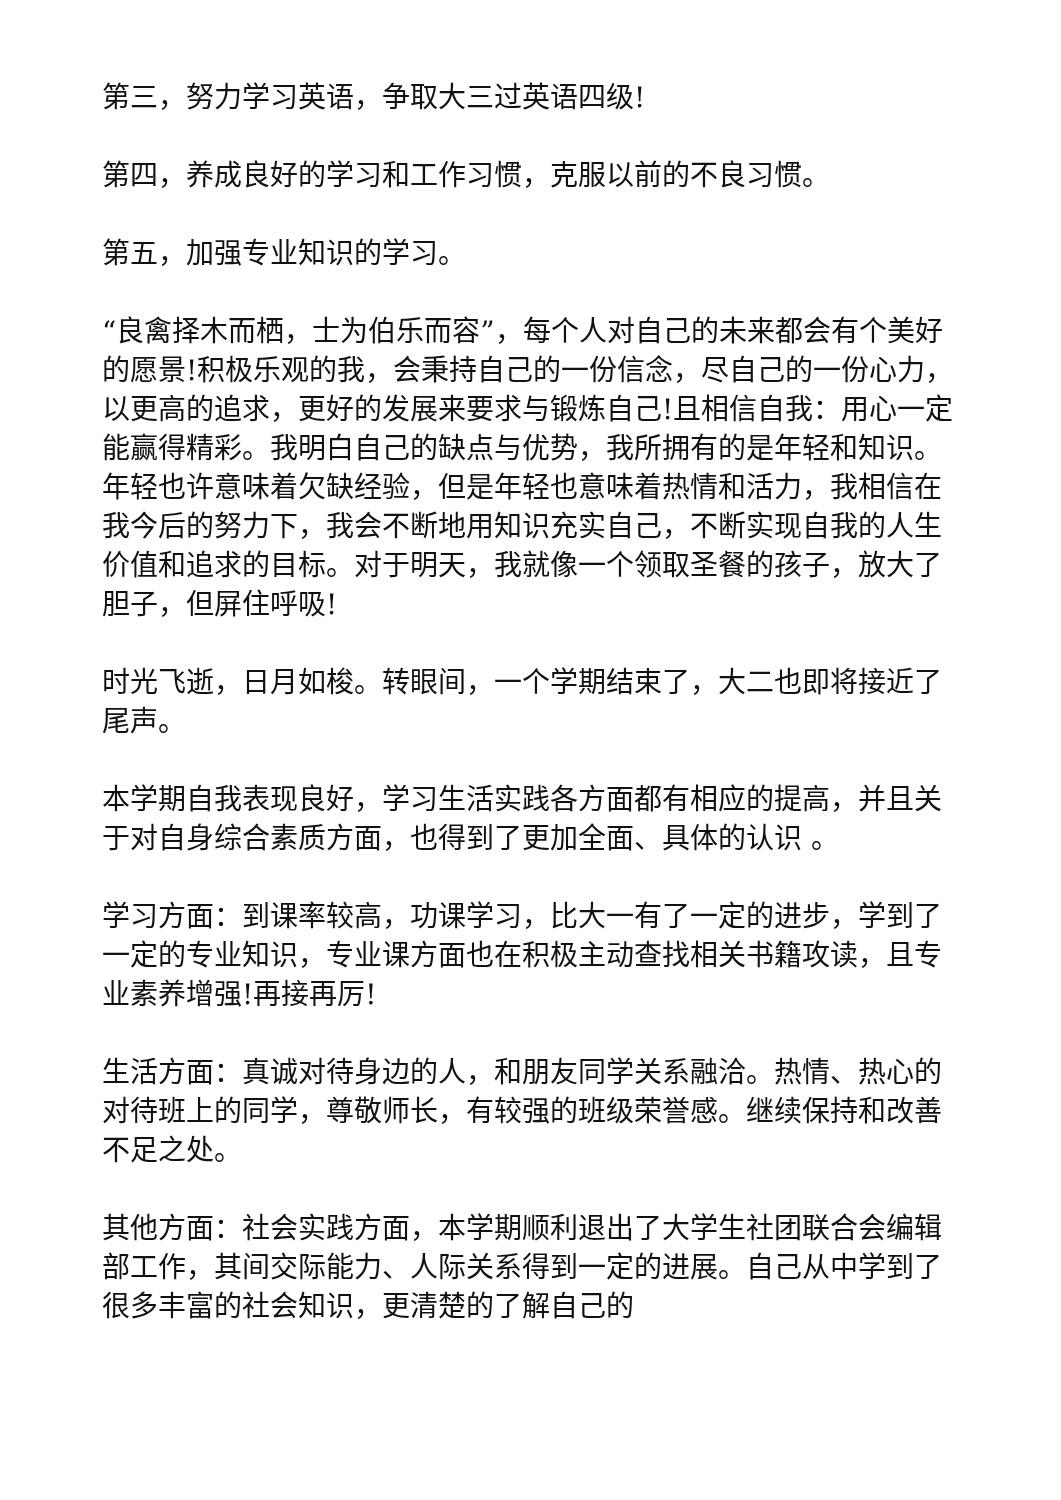第三，努力学习英语，争取大三过英语四级!
第四，养成良好的学习和工作习惯，克服以前的不良习惯。
第五，加强专业知识的学习。
“良禽择木而栖，士为伯乐而容”，每个人对自己的未来都会有个美好的愿景!积极乐观的我，会秉持自己的一份信念，尽自己的一份心力，以更高的追求，更好的发展来要求与锻炼自己!且相信自我：用心一定能赢得精彩。我明白自己的缺点与优势，我所拥有的是年轻和知识。年轻也许意味着欠缺经验，但是年轻也意味着热情和活力，我相信在我今后的努力下，我会不断地用知识充实自己，不断实现自我的人生价值和追求的目标。对于明天，我就像一个领取圣餐的孩子，放大了胆子，但屏住呼吸!
时光飞逝，日月如梭。转眼间，一个学期结束了，大二也即将接近了尾声。
本学期自我表现良好，学习生活实践各方面都有相应的提高，并且关于对自身综合素质方面，也得到了更加全面、具体的认识 。
学习方面：到课率较高，功课学习，比大一有了一定的进步，学到了一定的专业知识，专业课方面也在积极主动查找相关书籍攻读，且专业素养增强!再接再厉!
生活方面：真诚对待身边的人，和朋友同学关系融洽。热情、热心的对待班上的同学，尊敬师长，有较强的班级荣誉感。继续保持和改善不足之处。
其他方面：社会实践方面，本学期顺利退出了大学生社团联合会编辑部工作，其间交际能力、人际关系得到一定的进展。自己从中学到了很多丰富的社会知识，更清楚的了解自己的